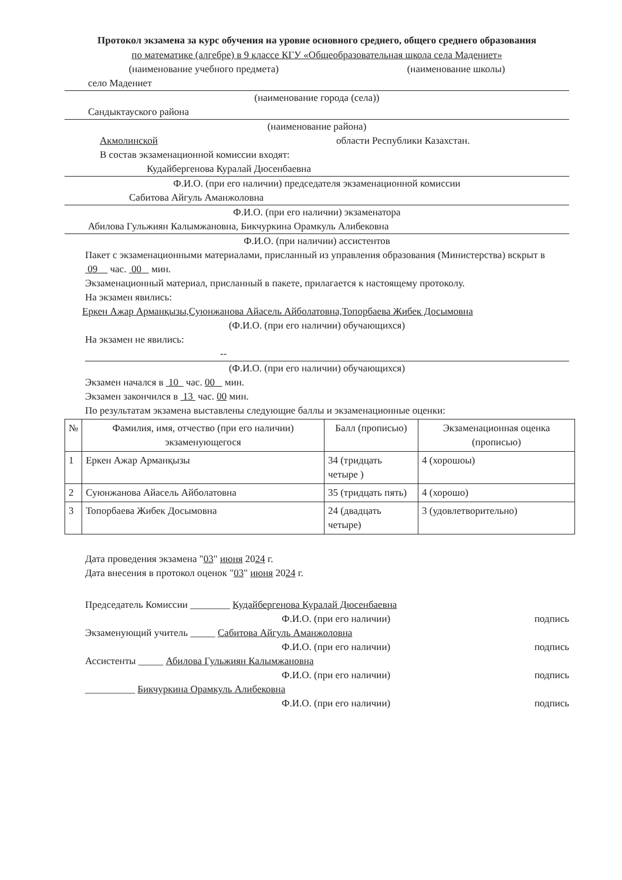Протокол экзамена за курс обучения на уровне основного среднего, общего среднего образования
по математике (алгебре) в 9 классе КГУ «Общеобразовательная школа села Мадениет»
(наименование учебного предмета) (наименование школы)
село Мадениет
(наименование города (села))
Сандыктауского района
(наименование района)
Акмолинской области Республики Казахстан.
В состав экзаменационной комиссии входят:
Кудайбергенова Куралай Дюсенбаевна
Ф.И.О. (при его наличии) председателя экзаменационной комиссии
Сабитова Айгуль Аманжоловна
Ф.И.О. (при его наличии) экзаменатора
Абилова Гульжиян Калымжановна, Бикчуркина Орамкуль Алибековна
Ф.И.О. (при наличии) ассистентов
Пакет с экзаменационными материалами, присланный из управления образования (Министерства) вскрыт в 09 час. 00 мин.
Экзаменационный материал, присланный в пакете, прилагается к настоящему протоколу.
На экзамен явились:
Еркен Ажар Арманқызы,Суюнжанова Айасель Айболатовна,Топорбаева Жибек Досымовна
(Ф.И.О. (при его наличии) обучающихся)
На экзамен не явились:
--
(Ф.И.О. (при его наличии) обучающихся)
Экзамен начался в 10 час. 00 мин.
Экзамен закончился в 13 час. 00 мин.
По результатам экзамена выставлены следующие баллы и экзаменационные оценки:
| № | Фамилия, имя, отчество (при его наличии) экзаменующегося | Балл (прописью) | Экзаменационная оценка (прописью) |
| --- | --- | --- | --- |
| 1 | Еркен Ажар Арманқызы | 34 (тридцать четыре ) | 4 (хорошоы) |
| 2 | Суюнжанова Айасель Айболатовна | 35 (тридцать пять) | 4 (хорошо) |
| 3 | Топорбаева Жибек Досымовна | 24 (двадцать четыре) | 3 (удовлетворительно) |
Дата проведения экзамена "03" июня 2024 г.
Дата внесения в протокол оценок "03" июня 2024 г.
Председатель Комиссии ________ Кудайбергенова Куралай Дюсенбаевна
Ф.И.О. (при его наличии) подпись
Экзаменующий учитель _____ Сабитова Айгуль Аманжоловна
Ф.И.О. (при его наличии) подпись
Ассистенты _____ Абилова Гульжиян Калымжановна
Ф.И.О. (при его наличии) подпись
__________ Бикчуркина Орамкуль Алибековна
Ф.И.О. (при его наличии) подпись